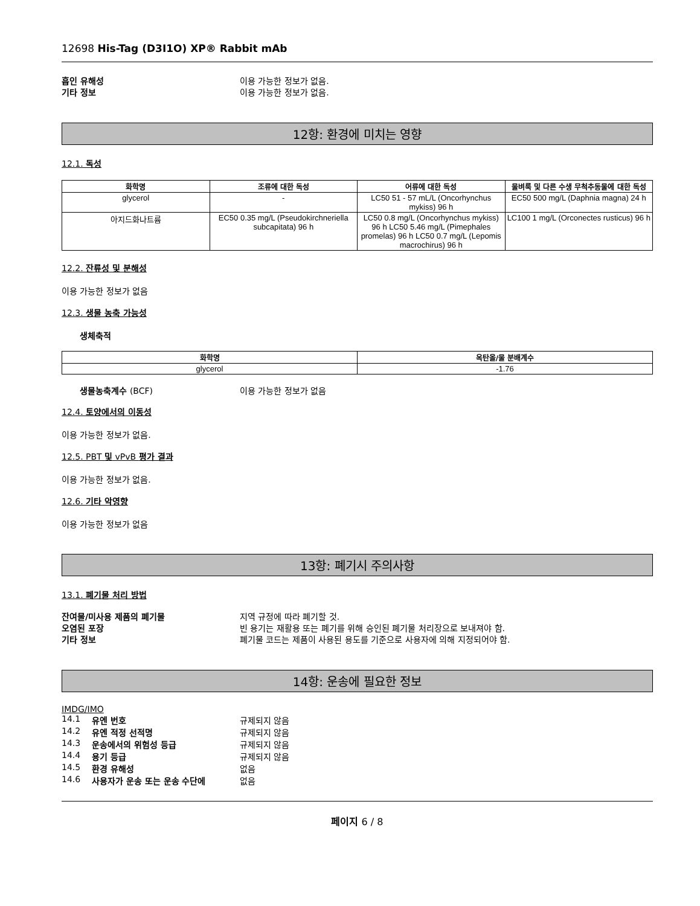12698 His-Tag (D3I1O) XP® Rabbit mAb
흡인 유해성 이용 가능한 정보가 없음.
기타 정보 이용 가능한 정보가 없음.
12항: 환경에 미치는 영향
12.1. 독성
| 화학명 | 조류에 대한 독성 | 어류에 대한 독성 | 물벼룩 및 다른 수생 무척추동물에 대한 독성 |
| --- | --- | --- | --- |
| glycerol | - | LC50 51 - 57 mL/L (Oncorhynchus mykiss) 96 h | EC50 500 mg/L (Daphnia magna) 24 h |
| 아지드화나트륨 | EC50 0.35 mg/L (Pseudokirchneriella subcapitata) 96 h | LC50 0.8 mg/L (Oncorhynchus mykiss) 96 h LC50 5.46 mg/L (Pimephales promelas) 96 h LC50 0.7 mg/L (Lepomis macrochirus) 96 h | LC100 1 mg/L (Orconectes rusticus) 96 h |
12.2. 잔류성 및 분해성
이용 가능한 정보가 없음
12.3. 생물 농축 가능성
생체축적
| 화학명 | 옥탄올/물 분배계수 |
| --- | --- |
| glycerol | -1.76 |
생물농축계수 (BCF) 이용 가능한 정보가 없음
12.4. 토양에서의 이동성
이용 가능한 정보가 없음.
12.5. PBT 및 vPvB 평가 결과
이용 가능한 정보가 없음.
12.6. 기타 악영향
이용 가능한 정보가 없음
13항: 폐기시 주의사항
13.1. 폐기물 처리 방법
잔여물/미사용 제품의 폐기물 지역 규정에 따라 폐기할 것.
오염된 포장 빈 용기는 재활용 또는 폐기를 위해 승인된 폐기물 처리장으로 보내져야 함.
기타 정보 폐기물 코드는 제품이 사용된 용도를 기준으로 사용자에 의해 지정되어야 함.
14항: 운송에 필요한 정보
IMDG/IMO
| 14.1 | 유엔 번호 | 규제되지 않음 |
| 14.2 | 유엔 적정 선적명 | 규제되지 않음 |
| 14.3 | 운송에서의 위험성 등급 | 규제되지 않음 |
| 14.4 | 용기 등급 | 규제되지 않음 |
| 14.5 | 환경 유해성 | 없음 |
| 14.6 | 사용자가 운송 또는 운송 수단에 | 없음 |
페이지 6 / 8